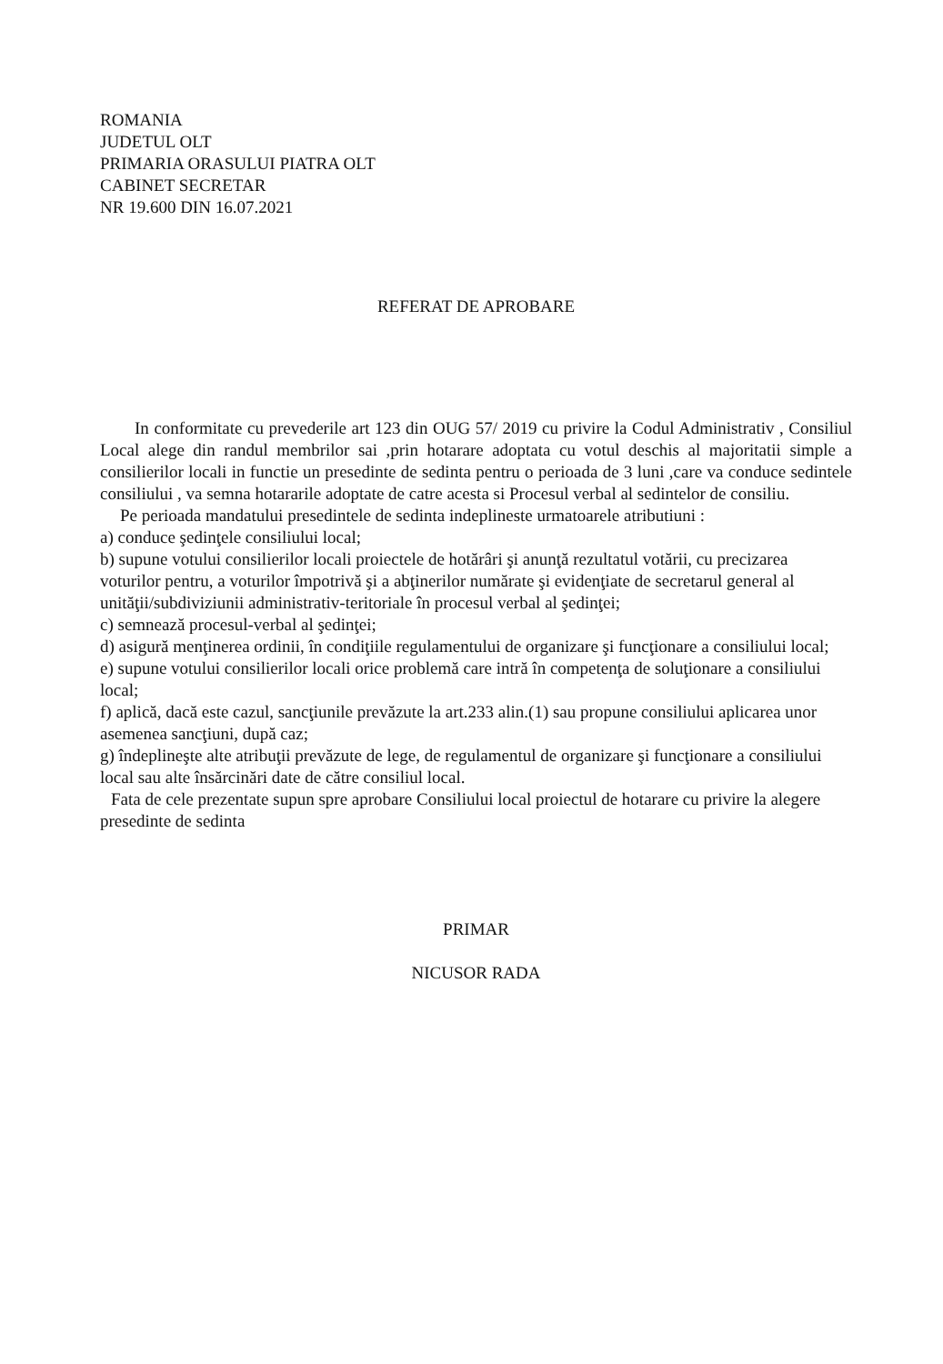ROMANIA
JUDETUL OLT
PRIMARIA ORASULUI PIATRA OLT
CABINET SECRETAR
NR 19.600 DIN 16.07.2021
REFERAT DE APROBARE
In conformitate cu prevederile art 123 din OUG 57/ 2019 cu privire la Codul Administrativ , Consiliul Local alege din randul membrilor sai ,prin hotarare adoptata cu votul deschis al majoritatii simple a consilierilor locali in functie un presedinte de sedinta pentru o perioada de 3 luni ,care va conduce sedintele consiliului , va semna hotararile adoptate de catre acesta si Procesul verbal al sedintelor de consiliu.
Pe perioada mandatului presedintele de sedinta indeplineste urmatoarele atributiuni :
a) conduce şedinţele consiliului local;
b) supune votului consilierilor locali proiectele de hotărâri şi anunţă rezultatul votării, cu precizarea voturilor pentru, a voturilor împotrivă şi a abţinerilor numărate şi evidenţiate de secretarul general al unităţii/subdiviziunii administrativ-teritoriale în procesul verbal al şedinţei;
c) semnează procesul-verbal al şedinţei;
d) asigură menţinerea ordinii, în condiţiile regulamentului de organizare şi funcţionare a consiliului local;
e) supune votului consilierilor locali orice problemă care intră în competenţa de soluţionare a consiliului local;
f) aplică, dacă este cazul, sancţiunile prevăzute la art.233 alin.(1) sau propune consiliului aplicarea unor asemenea sancţiuni, după caz;
g) îndeplineşte alte atribuţii prevăzute de lege, de regulamentul de organizare şi funcţionare a consiliului local sau alte însărcinări date de către consiliul local.
Fata de cele prezentate supun spre aprobare Consiliului local proiectul de hotarare cu privire la alegere presedinte de sedinta
PRIMAR
NICUSOR RADA